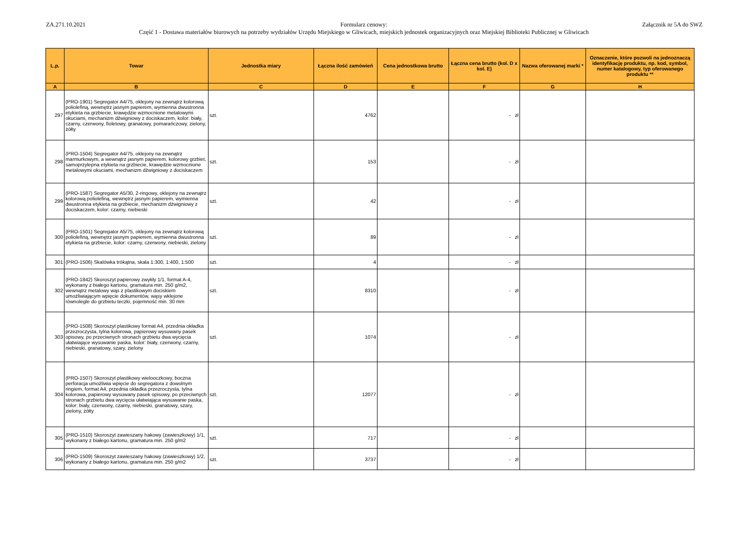ZA.271.10.2021 Formularz cenowy:
Część 1 - Dostawa materiałów biurowych na potrzeby wydziałów Urzędu Miejskiego w Gliwicach, miejskich jednostek organizacyjnych oraz Miejskiej Biblioteki Publicznej w Gliwicach
Załącznik nr 5A do SWZ
| L.p. | Towar | Jednostka miary | Łączna ilość zamówień | Cena jednostkowa brutto | Łączna cena brutto (kol. D x kol. E) | Nazwa oferowanej marki * | Oznaczenie, które pozwoli na jednoznaczą identyfikację produktu, np. kod, symbol, numer katalogowy, typ oferowanego produktu ** |
| --- | --- | --- | --- | --- | --- | --- | --- |
| A | B | C | D | E | F | G | H |
| 297 | (PRO-1901) Segregator A4/75, oklejony na zewnątrz kolorową poliolefiną, wewnętrz jasnym papierem, wymienna dwustronna etykieta na grzbiecie, krawędzie wzmocnione metalowymi okuciami, mechanizm dźwigniowy z dociskaczem, kolor: biały, czarny, czerwony, fioletowy, granatowy, pomarańczowy, zielony, żółty | szt. | 4762 | | - zł | | |
| 298 | (PRO-1504) Segregator A4/75, oklejony na zewnątrz marmurkowym, a wewnątrz jasnym papierem, kolorowy grzbiet, samoprzylepna etykieta na grzbiecie, krawędzie wzmocnione metalowymi okuciami, mechanizm dźwigniowy z dociskaczem | szt. | 153 | | - zł | | |
| 299 | (PRO-1587) Segregator A5/30, 2-ringowy, oklejony na zewnątrz kolorową poliolefiną, wewnętrz jasnym papierem, wymienna dwustronna etykieta na grzbiecie, mechanizm dźwigniowy z dociskaczem, kolor: czarny, niebieski | szt. | 42 | | - zł | | |
| 300 | (PRO-1501) Segregator A5/75, oklejony na zewnątrz kolorową poliolefiną, wewnętrz jasnym papierem, wymienna dwustronna etykieta na grzbiecie, kolor: czarny, czerwony, niebieski, zielony | szt. | 89 | | - zł | | |
| 301 | (PRO-1506) Skalówka trókątna, skala 1:300, 1:400, 1:500 | szt. | 4 | | - zł | | |
| 302 | (PRO-1842) Skoroszyt papierowy zwykły 1/1, format A-4, wykonany z białego kartonu, gramatura min. 250 g/m2, wewnątrz metalowy wąs z plastikowym dociskiem umożliwiającym wpięcie dokumentów, wąsy wklejone równolegle do grzbietu teczki, pojemność min. 30 mm | szt. | 8310 | | - zł | | |
| 303 | (PRO-1508) Skoroszyt plastikowy format A4, przednia okładka przezroczysta, tylna kolorowa, papierowy wysuwany pasek opisowy, po przeciwnych stronach grzbietu dwa wycięcia ułatwiające wysuwanie paska, kolor: biały, czerwony, czarny, niebieski, granatowy, szary, zielony | szt. | 1074 | | - zł | | |
| 304 | (PRO-1507) Skoroszyt plastikowy wielooczkowy, boczna perforacja umożliwia wpięcie do segregatora z dowolnym ringiem, format A4, przednia okładka przezroczysta, tylna kolorowa, papierowy wysuwany pasek opisowy, po przeciwnych stronach grzbietu dwa wycięcia ułatwiająca wysuwanie paska, kolor: biały, czerwony, czarny, niebieski, granatowy, szary, zielony, żółty | szt. | 12077 | | - zł | | |
| 305 | (PRO-1510) Skoroszyt zawieszany hakowy (zawieszkowy) 1/1, wykonany z białego kartonu, gramatura min. 250 g/m2 | szt. | 717 | | - zł | | |
| 306 | (PRO-1509) Skoroszyt zawieszany hakowy (zawieszkowy) 1/2, wykonany z białego kartonu, gramatura min. 250 g/m2 | szt. | 3737 | | - zł | | |